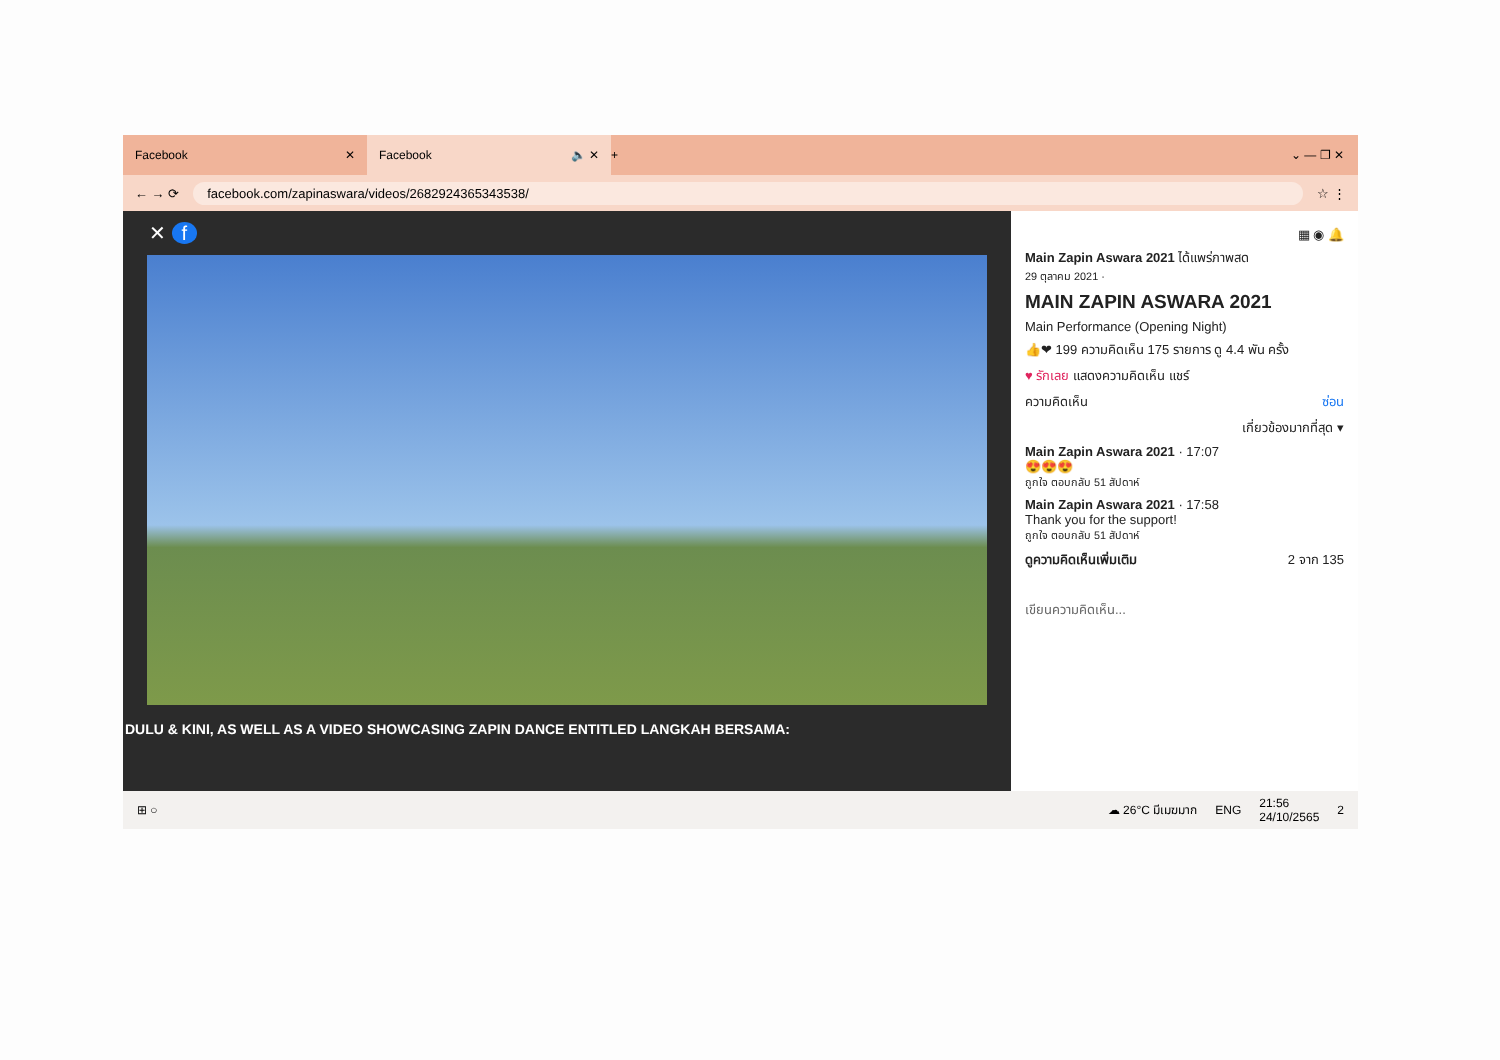Facebook ✕
Facebook 🔈 ✕
+ ⌄ — ❐ ✕
← → ⟳
facebook.com/zapinaswara/videos/2682924365343538/
☆ ⋮
✕ f
DULU & KINI, AS WELL AS A VIDEO SHOWCASING ZAPIN DANCE ENTITLED LANGKAH BERSAMA:
▦ ◉ 🔔
Main Zapin Aswara 2021 ได้แพร่ภาพสด
29 ตุลาคม 2021 ·
MAIN ZAPIN ASWARA 2021
Main Performance (Opening Night)
👍❤ 199 ความคิดเห็น 175 รายการ ดู 4.4 พัน ครั้ง
♥ รักเลย แสดงความคิดเห็น แชร์
ความคิดเห็น ซ่อน
เกี่ยวข้องมากที่สุด ▾
Main Zapin Aswara 2021 · 17:07
😍😍😍
ถูกใจ ตอบกลับ 51 สัปดาห์
Main Zapin Aswara 2021 · 17:58
Thank you for the support!
ถูกใจ ตอบกลับ 51 สัปดาห์
ดูความคิดเห็นเพิ่มเติม 2 จาก 135
เขียนความคิดเห็น...
⊞ ○ ☁ 26°C มีเมฆมาก ENG 21:56
24/10/2565 2